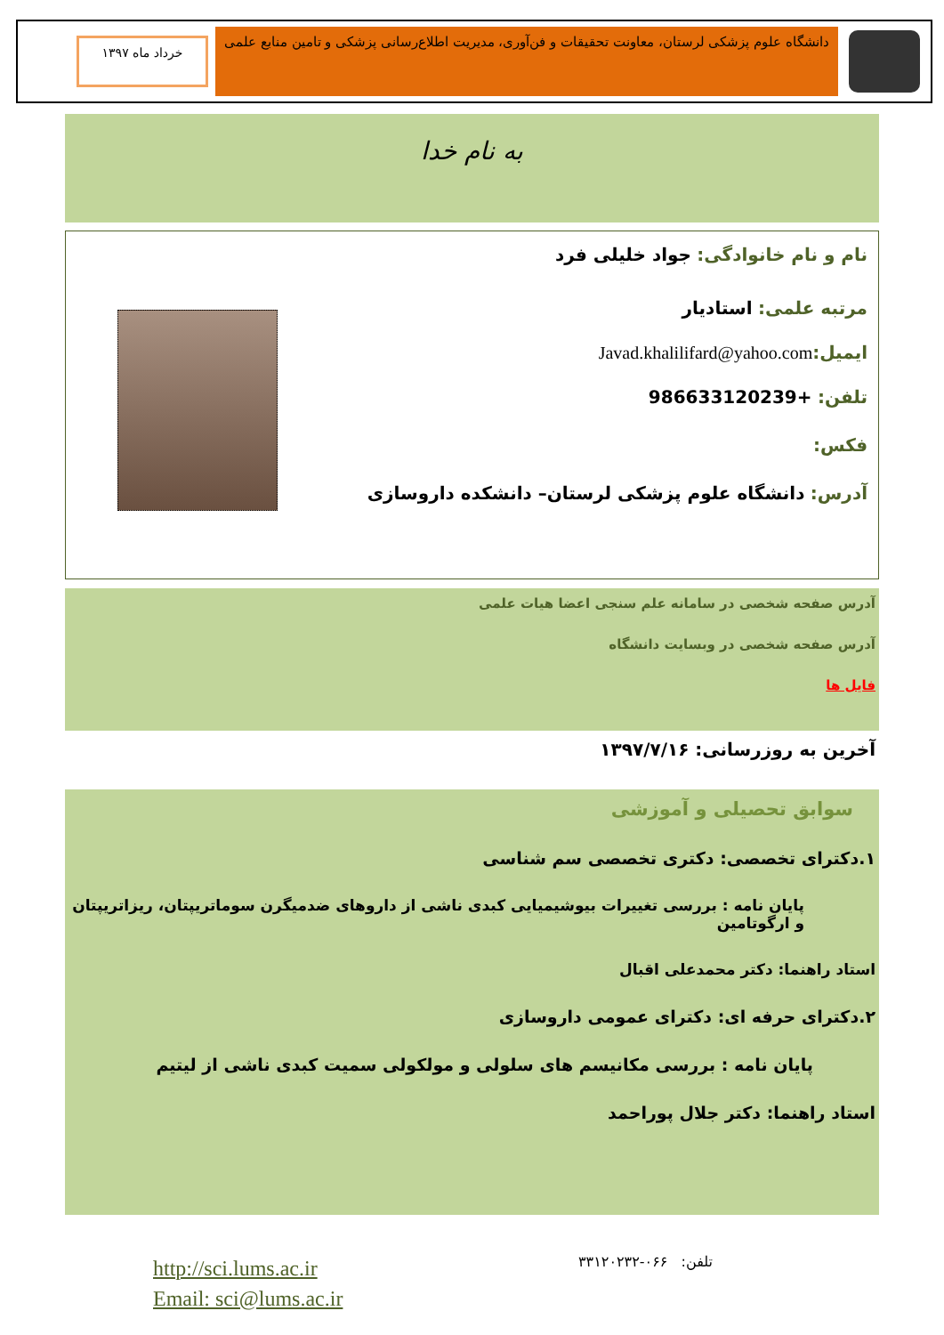دانشگاه علوم پزشکی لرستان، معاونت تحقیقات و فن‌آوری، مدیریت اطلاع‌رسانی پزشکی و تامین منابع علمی
خرداد ماه ۱۳۹۷
به نام خدا
نام و نام خانوادگی: جواد خلیلی فرد
مرتبه علمی: استادیار
ایمیل: Javad.khalilifard@yahoo.com
تلفن: +986633120239
فکس:
آدرس: دانشگاه علوم پزشکی لرستان– دانشکده داروسازی
آدرس صفحه شخصی در سامانه علم سنجی اعضا هیات علمی
آدرس صفحه شخصی در وبسایت دانشگاه
فایل ها
آخرین به روزرسانی: ۱۳۹۷/۷/۱۶
سوابق تحصیلی و آموزشی
۱.دکترای تخصصی: دکتری تخصصی سم شناسی
پایان نامه : بررسی تغییرات بیوشیمیایی کبدی ناشی از داروهای ضدمیگرن سوماتریپتان، ریزاتریپتان و ارگوتامین
استاد راهنما: دکتر محمدعلی اقبال
۲.دکترای حرفه ای: دکترای عمومی داروسازی
پایان نامه : بررسی مکانیسم های سلولی و مولکولی سمیت کبدی ناشی از لیتیم
استاد راهنما: دکتر جلال پوراحمد
تلفن: ۰۶۶-۳۳۱۲۰۲۳۲
http://sci.lums.ac.ir
Email: sci@lums.ac.ir